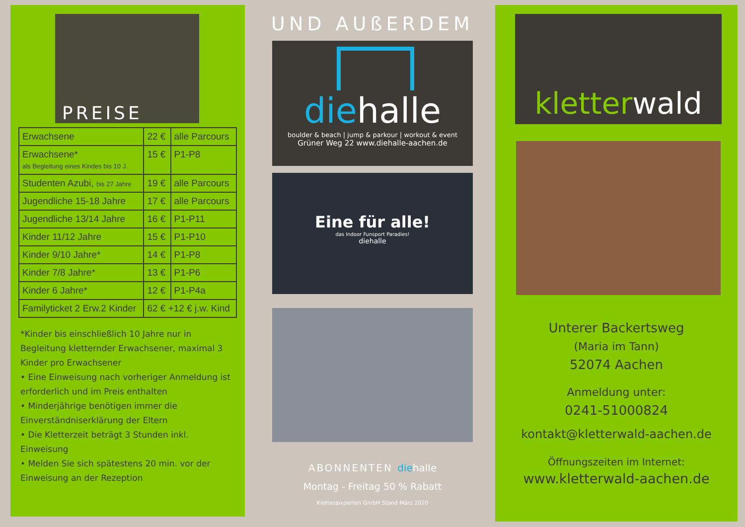PREISE
| Erwachsene | 22 € | alle Parcours |
| Erwachsene* als Begleitung eines Kindes bis 10 J. | 15 € | P1-P8 |
| Studenten Azubi, bis 27 Jahre | 19 € | alle Parcours |
| Jugendliche 15-18 Jahre | 17 € | alle Parcours |
| Jugendliche 13/14 Jahre | 16 € | P1-P11 |
| Kinder 11/12 Jahre | 15 € | P1-P10 |
| Kinder 9/10 Jahre* | 14 € | P1-P8 |
| Kinder 7/8 Jahre* | 13 € | P1-P6 |
| Kinder 6 Jahre* | 12 € | P1-P4a |
| Familyticket 2 Erw.2 Kinder | 62 € +12 € j.w. Kind | |
*Kinder bis einschließlich 10 Jahre nur in Begleitung kletternder Erwachsener, maximal 3 Kinder pro Erwachsener
• Eine Einweisung nach vorheriger Anmeldung ist erforderlich und im Preis enthalten
• Minderjährige benötigen immer die Einverständniserklärung der Eltern
• Die Kletterzeit beträgt 3 Stunden inkl. Einweisung
• Melden Sie sich spätestens 20 min. vor der Einweisung an der Rezeption
UND AUßERDEM
diehalle
boulder & beach | jump & parkour | workout & event
Grüner Weg 22 www.diehalle-aachen.de
Eine für alle!
das Indoor Funsport Paradies!
diehalle
ABONNENTEN die halle
Montag - Freitag 50 % Rabatt
Kletteraixperten GmbH Stand März 2020
kletterwald
Unterer Backertsweg
(Maria im Tann)
52074 Aachen
Anmeldung unter:
0241-51000824
kontakt@kletterwald-aachen.de
Öffnungszeiten im Internet:
www.kletterwald-aachen.de